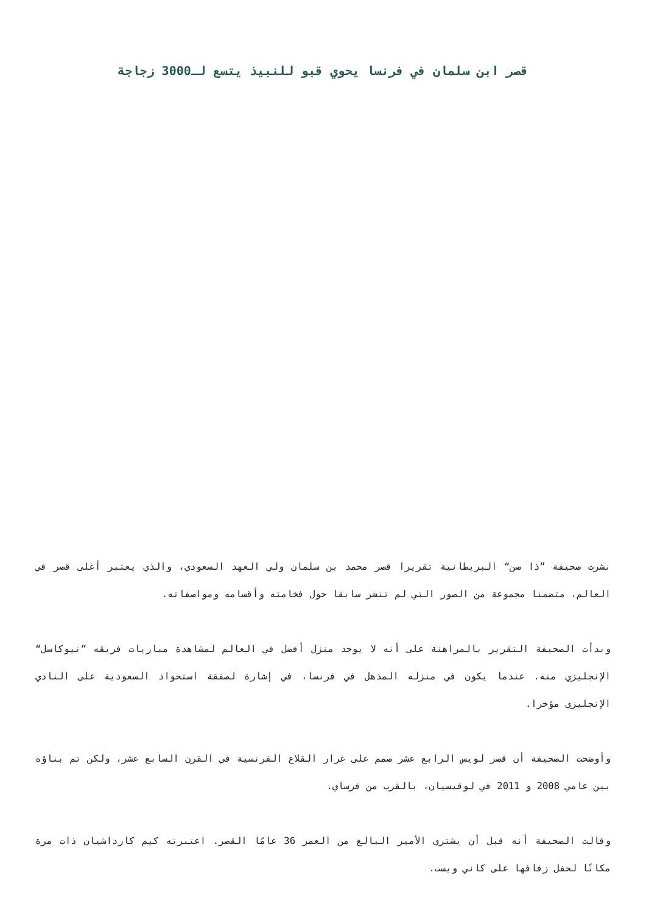قصر ابن سلمان في فرنسا يحوي قبو للنبيذ يتسع لـ3000 زجاجة
نشرت صحيفة ”ذا صن“ البريطانية تقريرا قصر محمد بن سلمان ولي العهد السعودي، والذي يعتبر أغلى قصر في العالم، متضمنا مجموعة من الصور التي لم تنشر سابقا حول فخامته وأقسامه ومواصفاته.
وبدأت الصحيفة التقرير بالمراهنة على أنه لا يوجد منزل أفضل في العالم لمشاهدة مباريات فريقه ”نيوكاسل“ الإنجليزي منه. عندما يكون في منزله المذهل في فرنسا، في إشارة لصفقة استحواذ السعودية على النادي الإنجليزي مؤخرا.
وأوضحت الصحيفة أن قصر لويس الرابع عشر صمم على غرار القلاع الفرنسية في القرن السابع عشر، ولكن تم بناؤه بين عامي 2008 و 2011 في لوفيسيان، بالقرب من فرساي.
وقالت الصحيفة أنه قبل أن يشتري الأمير البالغ من العمر 36 عامًا القصر. اعتبرته كيم كارداشيان ذات مرة مكانًا لحفل زفافها على كاني ويست.